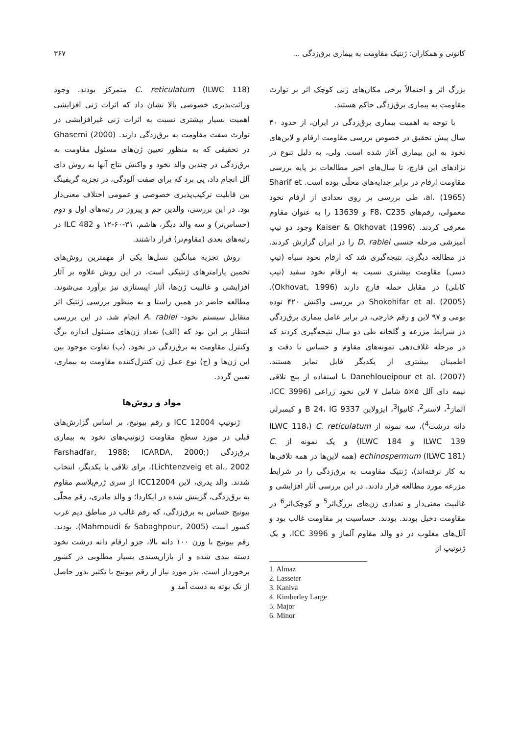کانونی و همکاران: ژنتیک مقاومت به بیماری برق‌زدگی ... ۳۶۷
بزرگ اثر و احتمالاً برخی مکان‌های ژنی کوچک اثر بر توارث مقاومت به بیماری برق‌زدگی حاکم هستند.
با توجه به اهمیت بیماری برق‌زدگی در ایران، از حدود ۴۰ سال پیش تحقیق در خصوص بررسی مقاومت ارقام و لاین‌های نخود به این بیماری آغاز شده است. ولی، به دلیل تنوع در نژادهای این قارچ، تا سال‌های اخیر مطالعات بر پایه بررسی مقاومت ارقام در برابر جدایه‌های محلّی بوده است. Sharif et al. (1965)، طی بررسی بر روی تعدادی از ارقام نخود معمولی، رقم‌های F8، C235 و 13639 را به عنوان مقاوم معرفی کردند. Kaiser & Okhovat (1996) وجود دو تیپ آمیزشی مرحله جنسی D. rabiei را در ایران گزارش کردند. در مطالعه دیگری، نتیجه‌گیری شد که ارقام نخود سیاه (تیپ دسی) مقاومت بیشتری نسبت به ارقام نخود سفید (تیپ کابلی) در مقابل حمله قارچ دارند (Okhovat, 1996). Shokohifar et al. (2005) در بررسی واکنش ۴۲۰ توده بومی و ۹۷ لاین و رقم خارجی، در برابر عامل بیماری برق‌زدگی در شرایط مزرعه و گلخانه طی دو سال نتیجه‌گیری کردند که در مرحله غلاف‌دهی نمونه‌های مقاوم و حساس با دقت و اطمینان بیشتری از یکدیگر قابل تمایز هستند. Danehloueipour et al. (2007) با استفاده از پنج تلاقی نیمه دای آلل ۵×۵ شامل ۷ لاین نخود زراعی (ICC 3996، آلماز<sup>1</sup>، لاستر<sup>2</sup>، کانیوا<sup>3</sup>، ایزولاین B 24، IG 9337 و کیمبرلی دانه درشت<sup>4</sup>)، سه نمونه از C. reticulatum (ILWC 118، ILWC 139 و ILWC 184) و یک نمونه از C. echinospermum (ILWC 181) (همه لاین‌ها در همه تلاقی‌ها به کار نرفته‌اند)، ژنتیک مقاومت به برق‌زدگی را در شرایط مزرعه مورد مطالعه قرار دادند. در این بررسی آثار افزایشی و غالبیت معنی‌دار و تعدادی ژن‌های بزرگ‌اثر<sup>5</sup> و کوچک‌اثر<sup>6</sup> در مقاومت دخیل بودند. بودند. حساسیت بر مقاومت غالب بود و آلل‌های مغلوب در دو والد مقاوم آلماز و ICC 3996، و یک ژنوتیپ از
1. Almaz
2. Lasseter
3. Kaniva
4. Kimberley Large
5. Major
6. Minor
C. reticulatum (ILWC 118) متمرکز بودند. وجود وراثت‌پذیری خصوصی بالا نشان داد که اثرات ژنی افزایشی اهمیت بسیار بیشتری نسبت به اثرات ژنی غیرافزایشی در توارث صفت مقاومت به برق‌زدگی دارند. Ghasemi (2000) در تحقیقی که به منظور تعیین ژن‌های مسئول مقاومت به برق‌زدگی در چندین والد نخود و واکنش نتاج آنها به روش دای آلل انجام داد، پی برد که برای صفت آلودگی، در تجزیه گریفینگ بین قابلیت ترکیب‌پذیری خصوصی و عمومی اختلاف معنی‌دار بود. در این بررسی، والدین جم و پیروز در رتبه‌های اول و دوم (حساس‌تر) و سه والد دیگر، هاشم، ۳۱-۶۰-۱۲ و ILC 482 در رتبه‌های بعدی (مقاوم‌تر) قرار داشتند.
روش تجزیه میانگین نسل‌ها یکی از مهمترین روش‌های تخمین پارامترهای ژنتیکی است. در این روش علاوه بر آثار افزایشی و غالبیت ژن‌ها، آثار اپیستازی نیز برآورد می‌شوند. مطالعه حاضر در همین راستا و به منظور بررسی ژنتیک اثر متقابل سیستم نخود- A. rabiei انجام شد. در این بررسی انتظار بر این بود که (الف) تعداد ژن‌های مسئول اندازه برگ وکنترل مقاومت به برق‌زدگی در نخود، (ب) تفاوت موجود بین این ژن‌ها و (ج) نوع عمل ژن کنترل‌کننده مقاومت به بیماری، تعیین گردد.
مواد و روش‌ها
ژنوتیپ ICC 12004 و رقم بیونیج، بر اساس گزارش‌های قبلی در مورد سطح مقاومت ژنوتیپ‌های نخود به بیماری برق‌زدگی (Farshadfar, 1988; ICARDA, 2000; Lichtenzveig et al., 2002)، برای تلاقی با یکدیگر، انتخاب شدند. والد پدری، لاین ICC12004 از سری ژرم‌پلاسم مقاوم به برق‌زدگی، گزینش شده در ایکاردا؛ و والد مادری، رقم محلّی بیونیج حساس به برق‌زدگی، که رقم غالب در مناطق دیم غرب کشور است (Mahmoudi & Sabaghpour, 2005)، بودند. رقم بیونیج با وزن ۱۰۰ دانه بالا، جزو ارقام دانه درشت نخود دسته بندی شده و از بازارپسندی بسیار مطلوبی در کشور برخوردار است. بذر مورد نیاز از رقم بیونیج با تکثیر بذور حاصل از تک بوته به دست آمد و